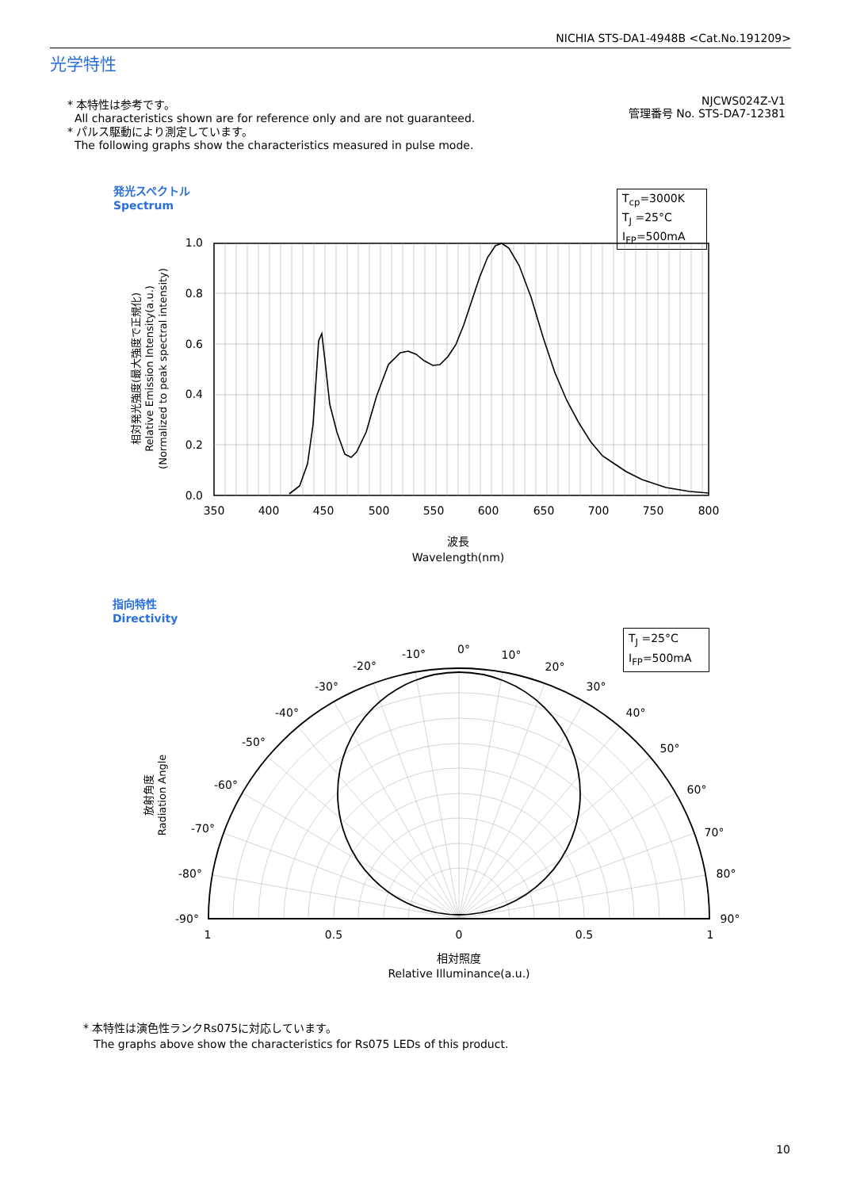NICHIA STS-DA1-4948B <Cat.No.191209>
光学特性
* 本特性は参考です。
All characteristics shown are for reference only and are not guaranteed.
* パルス駆動により測定しています。
The following graphs show the characteristics measured in pulse mode.
NJCWS024Z-V1
管理番号 No. STS-DA7-12381
発光スペクトル
Spectrum
T<sub>cp</sub>=3000K
T<sub>J</sub> =25°C
I<sub>FP</sub>=500mA
1.0
0.8
0.6
0.4
0.2
0.0
350
400
450
500
550
600
650
700
750
800
波長
Wavelength(nm)
相対発光強度(最大強度で正規化)
Relative Emission Intensity(a.u.)
(Normalized to peak spectral intensity)
指向特性
Directivity
T<sub>J</sub> =25°C
I<sub>FP</sub>=500mA
0°
-10°
10°
-20°
20°
-30°
30°
-40°
40°
-50°
50°
-60°
60°
-70°
70°
-80°
80°
-90°
90°
1
0.5
0
0.5
1
相対照度
Relative Illuminance(a.u.)
放射角度
Radiation Angle
* 本特性は演色性ランクRs075に対応しています。
The graphs above show the characteristics for Rs075 LEDs of this product.
10